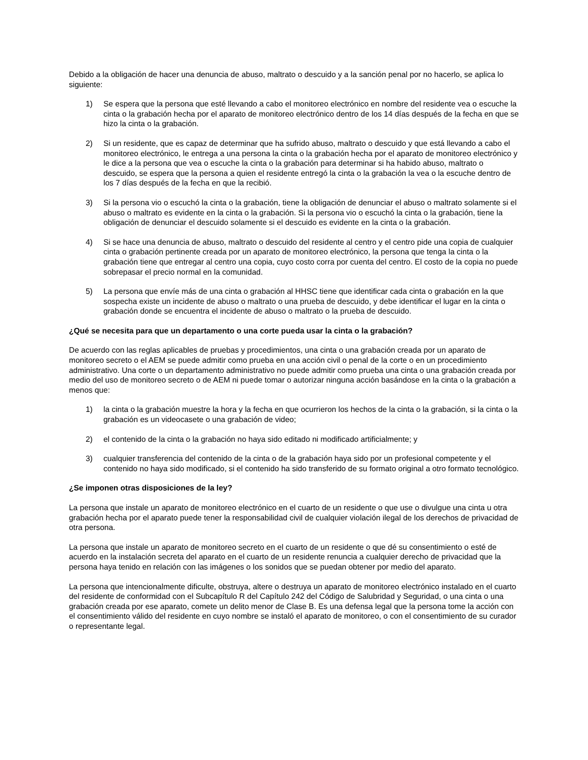Debido a la obligación de hacer una denuncia de abuso, maltrato o descuido y a la sanción penal por no hacerlo, se aplica lo siguiente:
1) Se espera que la persona que esté llevando a cabo el monitoreo electrónico en nombre del residente vea o escuche la cinta o la grabación hecha por el aparato de monitoreo electrónico dentro de los 14 días después de la fecha en que se hizo la cinta o la grabación.
2) Si un residente, que es capaz de determinar que ha sufrido abuso, maltrato o descuido y que está llevando a cabo el monitoreo electrónico, le entrega a una persona la cinta o la grabación hecha por el aparato de monitoreo electrónico y le dice a la persona que vea o escuche la cinta o la grabación para determinar si ha habido abuso, maltrato o descuido, se espera que la persona a quien el residente entregó la cinta o la grabación la vea o la escuche dentro de los 7 días después de la fecha en que la recibió.
3) Si la persona vio o escuchó la cinta o la grabación, tiene la obligación de denunciar el abuso o maltrato solamente si el abuso o maltrato es evidente en la cinta o la grabación. Si la persona vio o escuchó la cinta o la grabación, tiene la obligación de denunciar el descuido solamente si el descuido es evidente en la cinta o la grabación.
4) Si se hace una denuncia de abuso, maltrato o descuido del residente al centro y el centro pide una copia de cualquier cinta o grabación pertinente creada por un aparato de monitoreo electrónico, la persona que tenga la cinta o la grabación tiene que entregar al centro una copia, cuyo costo corra por cuenta del centro. El costo de la copia no puede sobrepasar el precio normal en la comunidad.
5) La persona que envíe más de una cinta o grabación al HHSC tiene que identificar cada cinta o grabación en la que sospecha existe un incidente de abuso o maltrato o una prueba de descuido, y debe identificar el lugar en la cinta o grabación donde se encuentra el incidente de abuso o maltrato o la prueba de descuido.
¿Qué se necesita para que un departamento o una corte pueda usar la cinta o la grabación?
De acuerdo con las reglas aplicables de pruebas y procedimientos, una cinta o una grabación creada por un aparato de monitoreo secreto o el AEM se puede admitir como prueba en una acción civil o penal de la corte o en un procedimiento administrativo. Una corte o un departamento administrativo no puede admitir como prueba una cinta o una grabación creada por medio del uso de monitoreo secreto o de AEM ni puede tomar o autorizar ninguna acción basándose en la cinta o la grabación a menos que:
1) la cinta o la grabación muestre la hora y la fecha en que ocurrieron los hechos de la cinta o la grabación, si la cinta o la grabación es un videocasete o una grabación de video;
2) el contenido de la cinta o la grabación no haya sido editado ni modificado artificialmente; y
3) cualquier transferencia del contenido de la cinta o de la grabación haya sido por un profesional competente y el contenido no haya sido modificado, si el contenido ha sido transferido de su formato original a otro formato tecnológico.
¿Se imponen otras disposiciones de la ley?
La persona que instale un aparato de monitoreo electrónico en el cuarto de un residente o que use o divulgue una cinta u otra grabación hecha por el aparato puede tener la responsabilidad civil de cualquier violación ilegal de los derechos de privacidad de otra persona.
La persona que instale un aparato de monitoreo secreto en el cuarto de un residente o que dé su consentimiento o esté de acuerdo en la instalación secreta del aparato en el cuarto de un residente renuncia a cualquier derecho de privacidad que la persona haya tenido en relación con las imágenes o los sonidos que se puedan obtener por medio del aparato.
La persona que intencionalmente dificulte, obstruya, altere o destruya un aparato de monitoreo electrónico instalado en el cuarto del residente de conformidad con el Subcapítulo R del Capítulo 242 del Código de Salubridad y Seguridad, o una cinta o una grabación creada por ese aparato, comete un delito menor de Clase B. Es una defensa legal que la persona tome la acción con el consentimiento válido del residente en cuyo nombre se instaló el aparato de monitoreo, o con el consentimiento de su curador o representante legal.